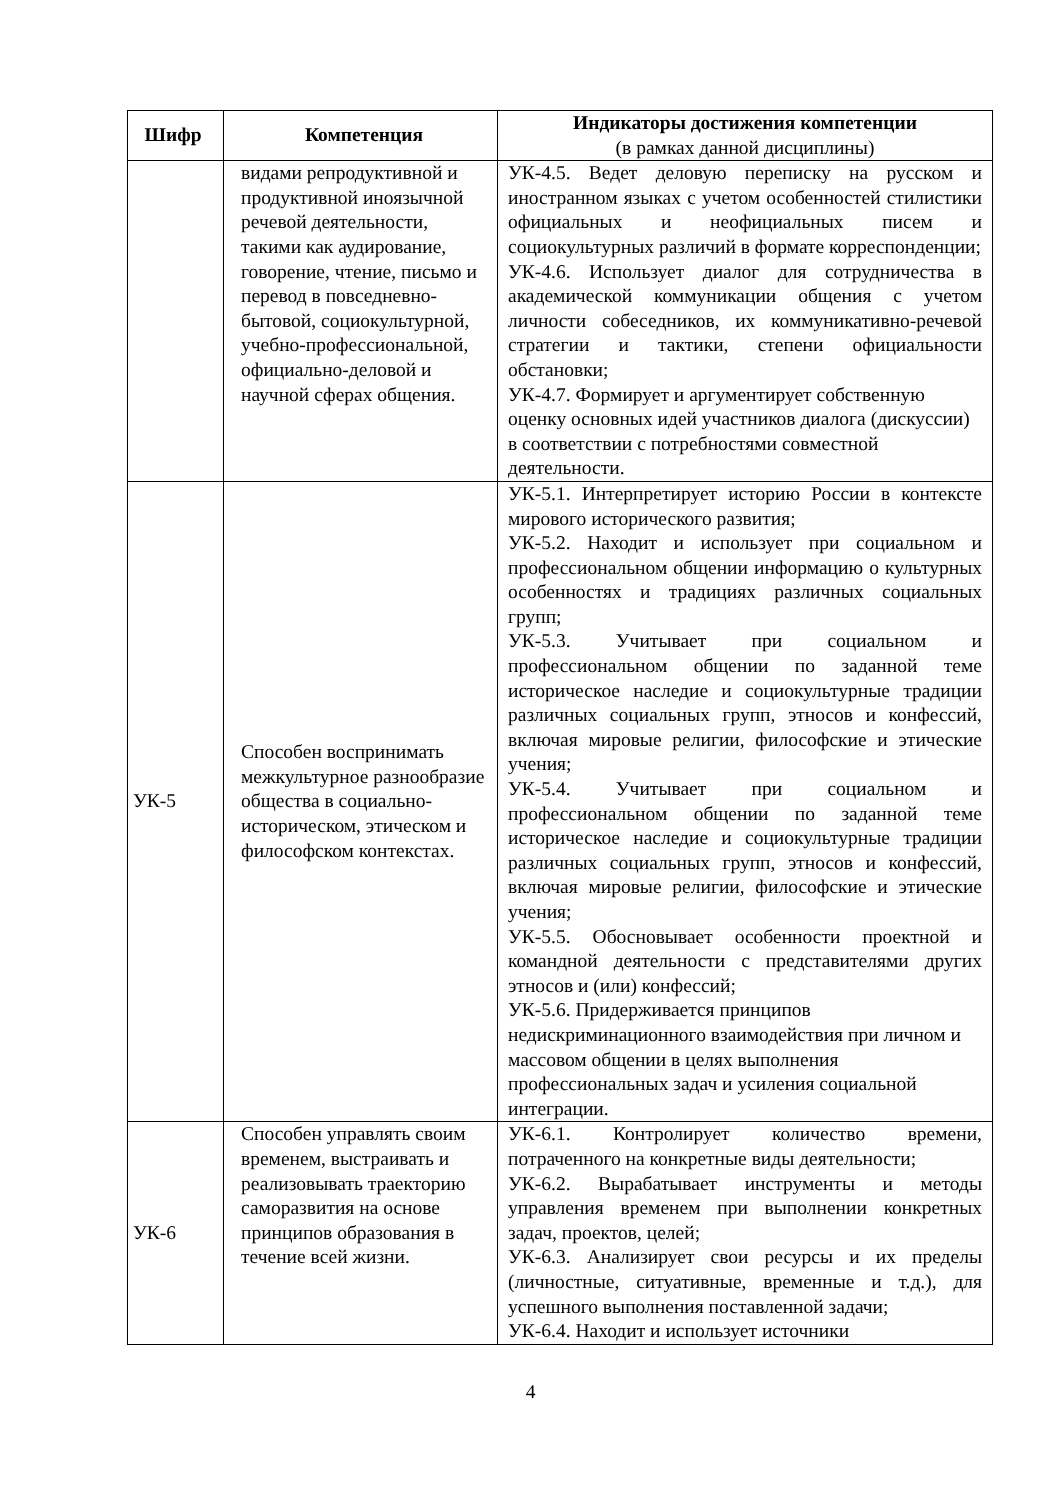| Шифр | Компетенция | Индикаторы достижения компетенции (в рамках данной дисциплины) |
| --- | --- | --- |
| | видами репродуктивной и продуктивной иноязычной речевой деятельности, такими как аудирование, говорение, чтение, письмо и перевод в повседневно-бытовой, социокультурной, учебно-профессиональной, официально-деловой и научной сферах общения. | УК-4.5. Ведет деловую переписку на русском и иностранном языках с учетом особенностей стилистики официальных и неофициальных писем и социокультурных различий в формате корреспонденции; УК-4.6. Использует диалог для сотрудничества в академической коммуникации общения с учетом личности собеседников, их коммуникативно-речевой стратегии и тактики, степени официальности обстановки; УК-4.7. Формирует и аргументирует собственную оценку основных идей участников диалога (дискуссии) в соответствии с потребностями совместной деятельности. |
| УК-5 | Способен воспринимать межкультурное разнообразие общества в социально-историческом, этическом и философском контекстах. | УК-5.1. Интерпретирует историю России в контексте мирового исторического развития; УК-5.2. Находит и использует при социальном и профессиональном общении информацию о культурных особенностях и традициях различных социальных групп; УК-5.3. Учитывает при социальном и профессиональном общении по заданной теме историческое наследие и социокультурные традиции различных социальных групп, этносов и конфессий, включая мировые религии, философские и этические учения; УК-5.4. Учитывает при социальном и профессиональном общении по заданной теме историческое наследие и социокультурные традиции различных социальных групп, этносов и конфессий, включая мировые религии, философские и этические учения; УК-5.5. Обосновывает особенности проектной и командной деятельности с представителями других этносов и (или) конфессий; УК-5.6. Придерживается принципов недискриминационного взаимодействия при личном и массовом общении в целях выполнения профессиональных задач и усиления социальной интеграции. |
| УК-6 | Способен управлять своим временем, выстраивать и реализовывать траекторию саморазвития на основе принципов образования в течение всей жизни. | УК-6.1. Контролирует количество времени, потраченного на конкретные виды деятельности; УК-6.2. Вырабатывает инструменты и методы управления временем при выполнении конкретных задач, проектов, целей; УК-6.3. Анализирует свои ресурсы и их пределы (личностные, ситуативные, временные и т.д.), для успешного выполнения поставленной задачи; УК-6.4. Находит и использует источники |
4